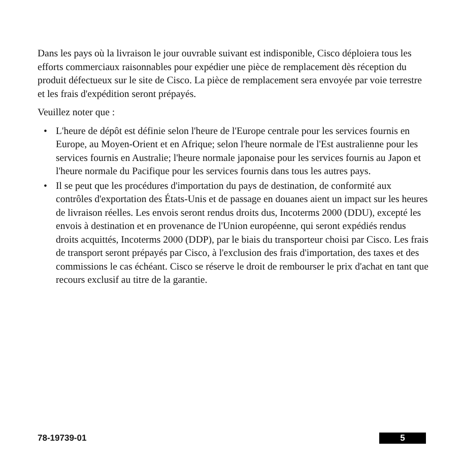Dans les pays où la livraison le jour ouvrable suivant est indisponible, Cisco déploiera tous les efforts commerciaux raisonnables pour expédier une pièce de remplacement dès réception du produit défectueux sur le site de Cisco. La pièce de remplacement sera envoyée par voie terrestre et les frais d'expédition seront prépayés.
Veuillez noter que :
• L'heure de dépôt est définie selon l'heure de l'Europe centrale pour les services fournis en Europe, au Moyen-Orient et en Afrique; selon l'heure normale de l'Est australienne pour les services fournis en Australie; l'heure normale japonaise pour les services fournis au Japon et l'heure normale du Pacifique pour les services fournis dans tous les autres pays.
• Il se peut que les procédures d'importation du pays de destination, de conformité aux contrôles d'exportation des États-Unis et de passage en douanes aient un impact sur les heures de livraison réelles. Les envois seront rendus droits dus, Incoterms 2000 (DDU), excepté les envois à destination et en provenance de l'Union européenne, qui seront expédiés rendus droits acquittés, Incoterms 2000 (DDP), par le biais du transporteur choisi par Cisco. Les frais de transport seront prépayés par Cisco, à l'exclusion des frais d'importation, des taxes et des commissions le cas échéant. Cisco se réserve le droit de rembourser le prix d'achat en tant que recours exclusif au titre de la garantie.
78-19739-01 5